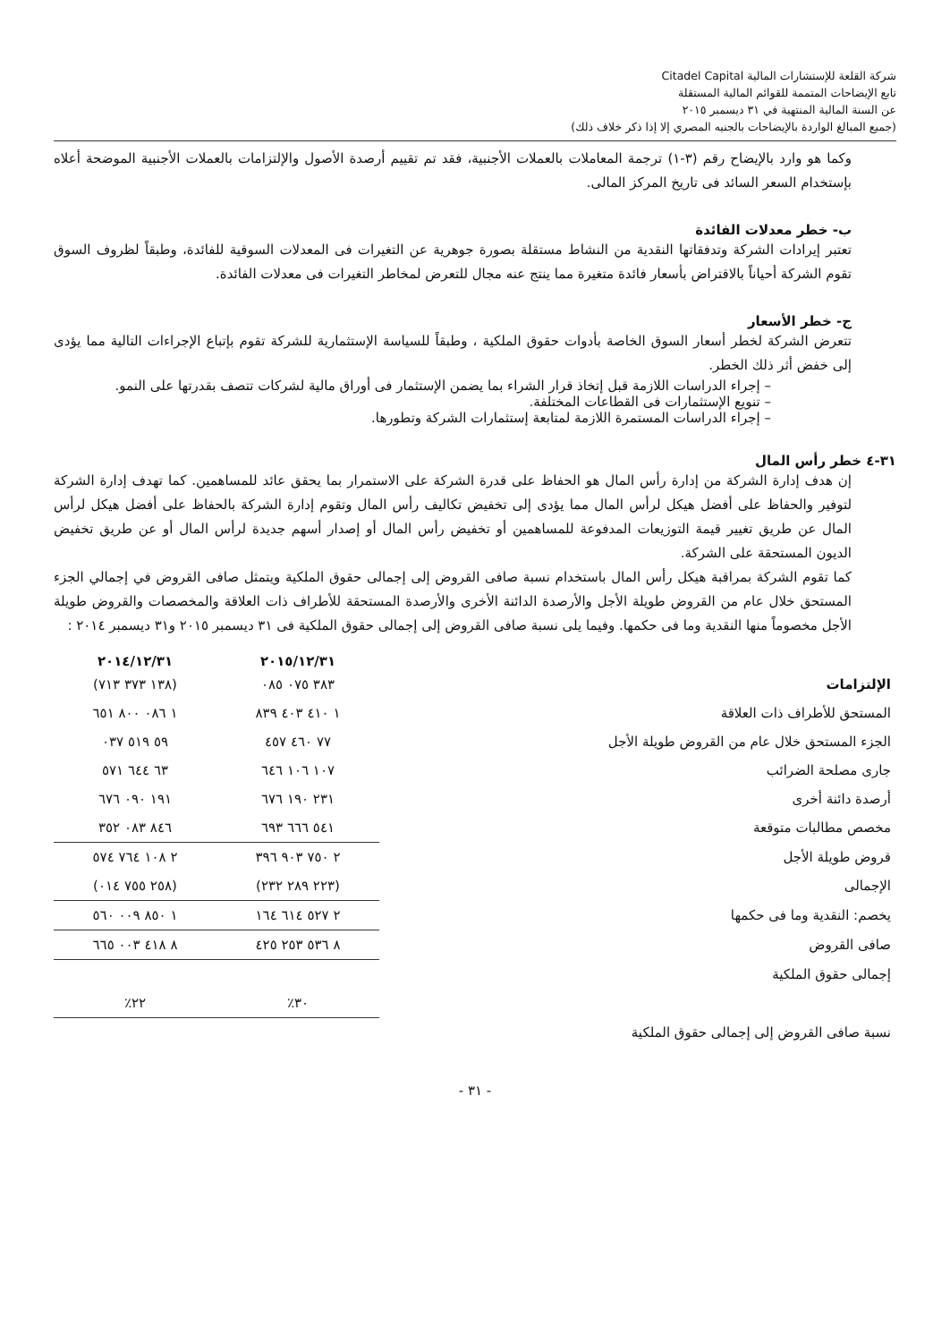شركة القلعة للإستشارات المالية Citadel Capital
تابع الإيضاحات المتممة للقوائم المالية المستقلة
عن السنة المالية المنتهية في ٣١ ديسمبر ٢٠١٥
(جميع المبالغ الواردة بالإيضاحات بالجنيه المصري إلا إذا ذكر خلاف ذلك)
وكما هو وارد بالإيضاح رقم (٣-١) ترجمة المعاملات بالعملات الأجنبية، فقد تم تقييم أرصدة الأصول والإلتزامات بالعملات الأجنبية الموضحة أعلاه بإستخدام السعر السائد فى تاريخ المركز المالى.
ب- خطر معدلات الفائدة
تعتبر إيرادات الشركة وتدفقاتها النقدية من النشاط مستقلة بصورة جوهرية عن التغيرات فى المعدلات السوقية للفائدة، وطبقاً لظروف السوق تقوم الشركة أحياناً بالاقتراض بأسعار فائدة متغيرة مما ينتج عنه مجال للتعرض لمخاطر التغيرات فى معدلات الفائدة.
ج- خطر الأسعار
تتعرض الشركة لخطر أسعار السوق الخاصة بأدوات حقوق الملكية ، وطبقاً للسياسة الإستثمارية للشركة تقوم بإتباع الإجراءات التالية مما يؤدى إلى خفض أثر ذلك الخطر.
– إجراء الدراسات اللازمة قبل إتخاذ قرار الشراء بما يضمن الإستثمار فى أوراق مالية لشركات تتصف بقدرتها على النمو.
– تنويع الإستثمارات فى القطاعات المختلفة.
– إجراء الدراسات المستمرة اللازمة لمتابعة إستثمارات الشركة وتطورها.
٣١-٤ خطر رأس المال
إن هدف إدارة الشركة من إدارة رأس المال هو الحفاظ على قدرة الشركة على الاستمرار بما يحقق عائد للمساهمين. كما تهدف إدارة الشركة لتوفير والحفاظ على أفضل هيكل لرأس المال مما يؤدى إلى تخفيض تكاليف رأس المال وتقوم إدارة الشركة بالحفاظ على أفضل هيكل لرأس المال عن طريق تغيير قيمة التوزيعات المدفوعة للمساهمين أو تخفيض رأس المال أو إصدار أسهم جديدة لرأس المال أو عن طريق تخفيض الديون المستحقة على الشركة.
كما تقوم الشركة بمراقبة هيكل رأس المال باستخدام نسبة صافى القروض إلى إجمالى حقوق الملكية ويتمثل صافى القروض في إجمالي الجزء المستحق خلال عام من القروض طويلة الأجل والأرصدة الدائنة الأخرى والأرصدة المستحقة للأطراف ذات العلاقة والمخصصات والقروض طويلة الأجل مخصوماً منها النقدية وما فى حكمها. وفيما يلى نسبة صافى القروض إلى إجمالى حقوق الملكية فى ٣١ ديسمبر ٢٠١٥ و٣١ ديسمبر ٢٠١٤ :
| | ٢٠١٥/١٢/٣١ | ٢٠١٤/١٢/٣١ |
| --- | --- | --- |
| الإلتزامات | ٣٨٣ ٠٧٥ ٠٨٥ | (١٣٨ ٣٧٣ ٧١٣) |
| المستحق للأطراف ذات العلاقة | ١ ٤١٠ ٤٠٣ ٨٣٩ | ١ ٠٨٦ ٨٠٠ ٦٥١ |
| الجزء المستحق خلال عام من القروض طويلة الأجل | ٧٧ ٤٦٠ ٤٥٧ | ٥٩ ٥١٩ ٠٣٧ |
| جارى مصلحة الضرائب | ١٠٧ ١٠٦ ٦٤٦ | ٦٣ ٦٤٤ ٥٧١ |
| أرصدة دائنة أخرى | ٢٣١ ١٩٠ ٦٧٦ | ١٩١ ٠٩٠ ٦٧٦ |
| مخصص مطالبات متوقعة | ٥٤١ ٦٦٦ ٦٩٣ | ٨٤٦ ٠٨٣ ٣٥٢ |
| قروض طويلة الأجل | ٢ ٧٥٠ ٩٠٣ ٣٩٦ | ٢ ١٠٨ ٧٦٤ ٥٧٤ |
| الإجمالى | (٢٢٣ ٢٨٩ ٢٣٢) | (٢٥٨ ٧٥٥ ٠١٤) |
| يخصم: النقدية وما فى حكمها | ٢ ٥٢٧ ٦١٤ ١٦٤ | ١ ٨٥٠ ٠٠٩ ٥٦٠ |
| صافى القروض | ٨ ٥٣٦ ٢٥٣ ٤٢٥ | ٨ ٤١٨ ٠٠٣ ٦٦٥ |
| إجمالى حقوق الملكية | | |
| | ٣٠٪ | ٢٢٪ |
| نسبة صافى القروض إلى إجمالى حقوق الملكية | | |
- ٣١ -